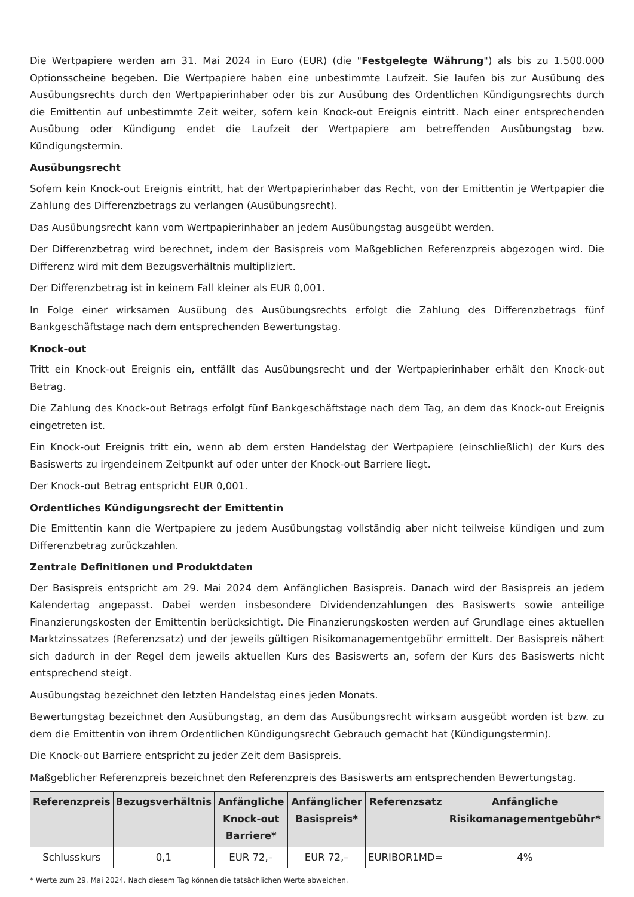Die Wertpapiere werden am 31. Mai 2024 in Euro (EUR) (die "Festgelegte Währung") als bis zu 1.500.000 Optionsscheine begeben. Die Wertpapiere haben eine unbestimmte Laufzeit. Sie laufen bis zur Ausübung des Ausübungsrechts durch den Wertpapierinhaber oder bis zur Ausübung des Ordentlichen Kündigungsrechts durch die Emittentin auf unbestimmte Zeit weiter, sofern kein Knock-out Ereignis eintritt. Nach einer entsprechenden Ausübung oder Kündigung endet die Laufzeit der Wertpapiere am betreffenden Ausübungstag bzw. Kündigungstermin.
Ausübungsrecht
Sofern kein Knock-out Ereignis eintritt, hat der Wertpapierinhaber das Recht, von der Emittentin je Wertpapier die Zahlung des Differenzbetrags zu verlangen (Ausübungsrecht).
Das Ausübungsrecht kann vom Wertpapierinhaber an jedem Ausübungstag ausgeübt werden.
Der Differenzbetrag wird berechnet, indem der Basispreis vom Maßgeblichen Referenzpreis abgezogen wird. Die Differenz wird mit dem Bezugsverhältnis multipliziert.
Der Differenzbetrag ist in keinem Fall kleiner als EUR 0,001.
In Folge einer wirksamen Ausübung des Ausübungsrechts erfolgt die Zahlung des Differenzbetrags fünf Bankgeschäftstage nach dem entsprechenden Bewertungstag.
Knock-out
Tritt ein Knock-out Ereignis ein, entfällt das Ausübungsrecht und der Wertpapierinhaber erhält den Knock-out Betrag.
Die Zahlung des Knock-out Betrags erfolgt fünf Bankgeschäftstage nach dem Tag, an dem das Knock-out Ereignis eingetreten ist.
Ein Knock-out Ereignis tritt ein, wenn ab dem ersten Handelstag der Wertpapiere (einschließlich) der Kurs des Basiswerts zu irgendeinem Zeitpunkt auf oder unter der Knock-out Barriere liegt.
Der Knock-out Betrag entspricht EUR 0,001.
Ordentliches Kündigungsrecht der Emittentin
Die Emittentin kann die Wertpapiere zu jedem Ausübungstag vollständig aber nicht teilweise kündigen und zum Differenzbetrag zurückzahlen.
Zentrale Definitionen und Produktdaten
Der Basispreis entspricht am 29. Mai 2024 dem Anfänglichen Basispreis. Danach wird der Basispreis an jedem Kalendertag angepasst. Dabei werden insbesondere Dividendenzahlungen des Basiswerts sowie anteilige Finanzierungskosten der Emittentin berücksichtigt. Die Finanzierungskosten werden auf Grundlage eines aktuellen Marktzinssatzes (Referenzsatz) und der jeweils gültigen Risikomanagementgebühr ermittelt. Der Basispreis nähert sich dadurch in der Regel dem jeweils aktuellen Kurs des Basiswerts an, sofern der Kurs des Basiswerts nicht entsprechend steigt.
Ausübungstag bezeichnet den letzten Handelstag eines jeden Monats.
Bewertungstag bezeichnet den Ausübungstag, an dem das Ausübungsrecht wirksam ausgeübt worden ist bzw. zu dem die Emittentin von ihrem Ordentlichen Kündigungsrecht Gebrauch gemacht hat (Kündigungstermin).
Die Knock-out Barriere entspricht zu jeder Zeit dem Basispreis.
Maßgeblicher Referenzpreis bezeichnet den Referenzpreis des Basiswerts am entsprechenden Bewertungstag.
| Referenzpreis | Bezugsverhältnis | Anfängliche Knock-out Barriere* | Anfänglicher Basispreis* | Referenzsatz | Anfängliche Risikomanagementgebühr* |
| --- | --- | --- | --- | --- | --- |
| Schlusskurs | 0,1 | EUR 72,– | EUR 72,– | EURIBOR1MD= | 4% |
* Werte zum 29. Mai 2024. Nach diesem Tag können die tatsächlichen Werte abweichen.